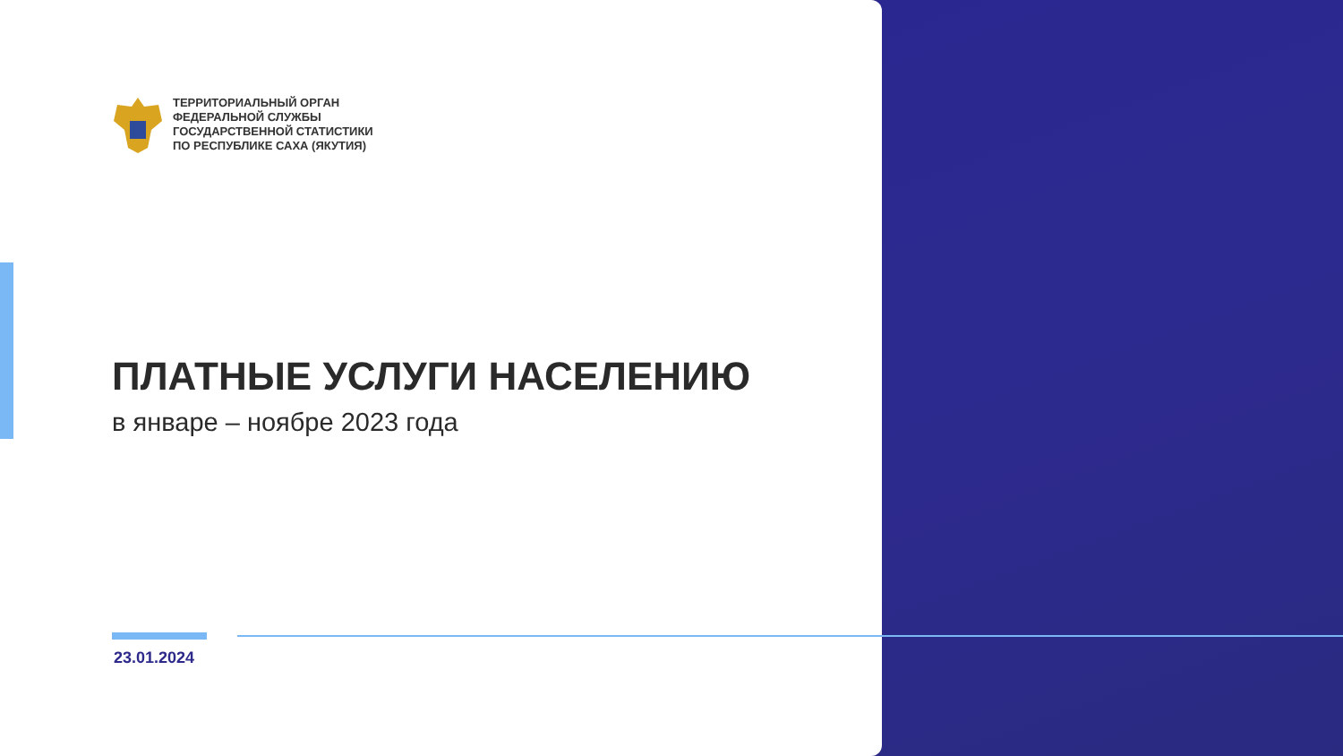ТЕРРИТОРИАЛЬНЫЙ ОРГАН
ФЕДЕРАЛЬНОЙ СЛУЖБЫ
ГОСУДАРСТВЕННОЙ СТАТИСТИКИ
ПО РЕСПУБЛИКЕ САХА (ЯКУТИЯ)
ПЛАТНЫЕ УСЛУГИ НАСЕЛЕНИЮ
в январе – ноябре 2023 года
23.01.2024